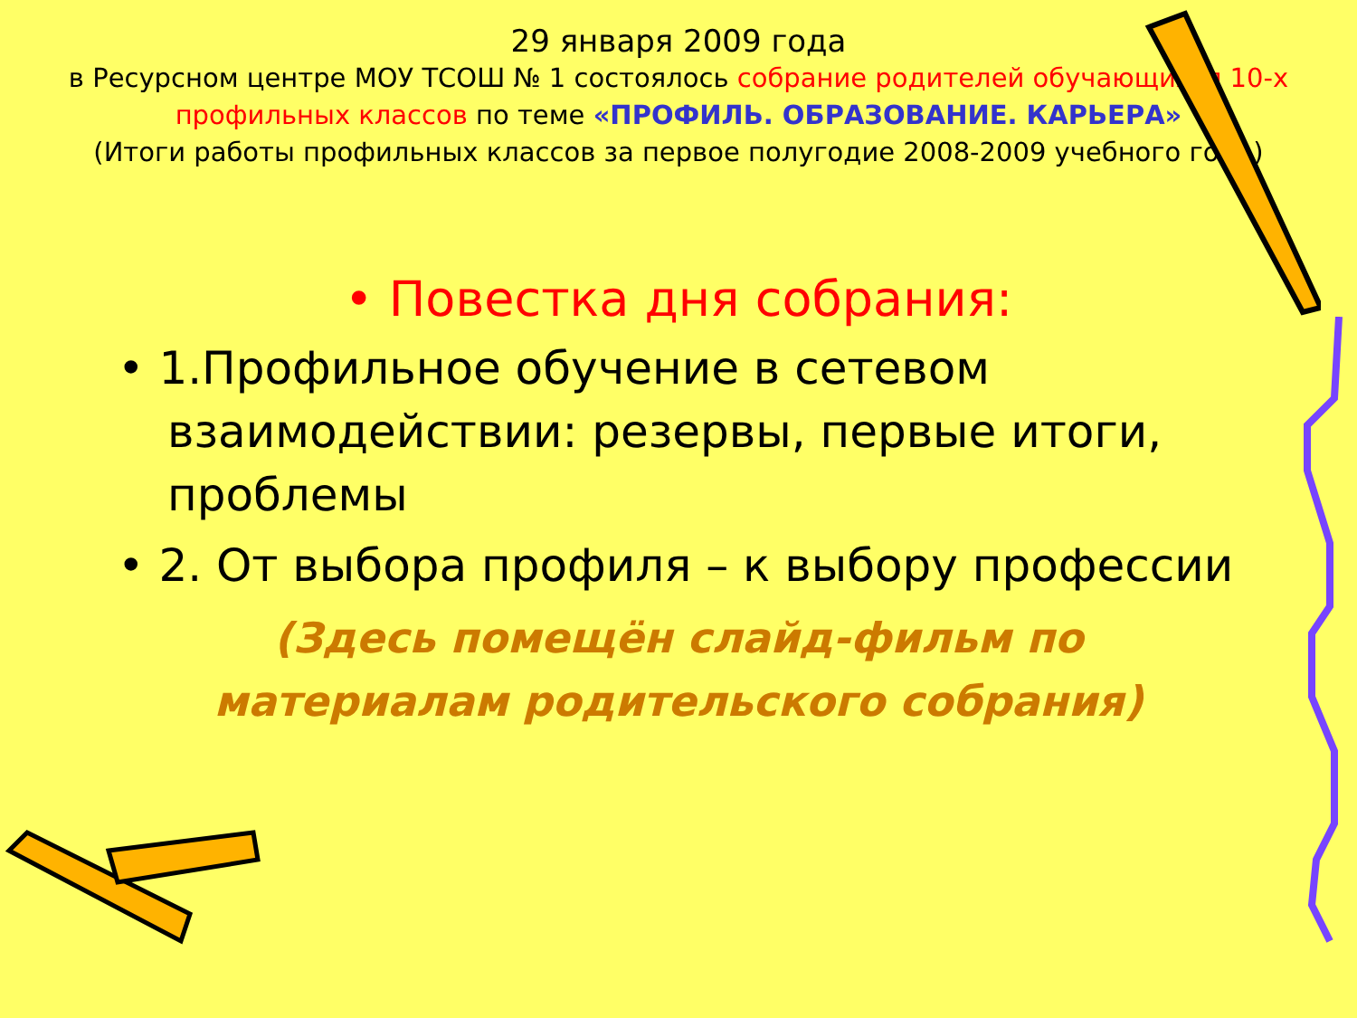29 января 2009 года
в Ресурсном центре МОУ ТСОШ № 1 состоялось собрание родителей обучающихся 10-х профильных классов по теме «ПРОФИЛЬ. ОБРАЗОВАНИЕ. КАРЬЕРА»
(Итоги работы профильных классов за первое полугодие 2008-2009 учебного года)
• Повестка дня собрания:
• 1.Профильное обучение в сетевом взаимодействии: резервы, первые итоги, проблемы
• 2. От выбора профиля – к выбору профессии
(Здесь помещён слайд-фильм по
материалам родительского собрания)